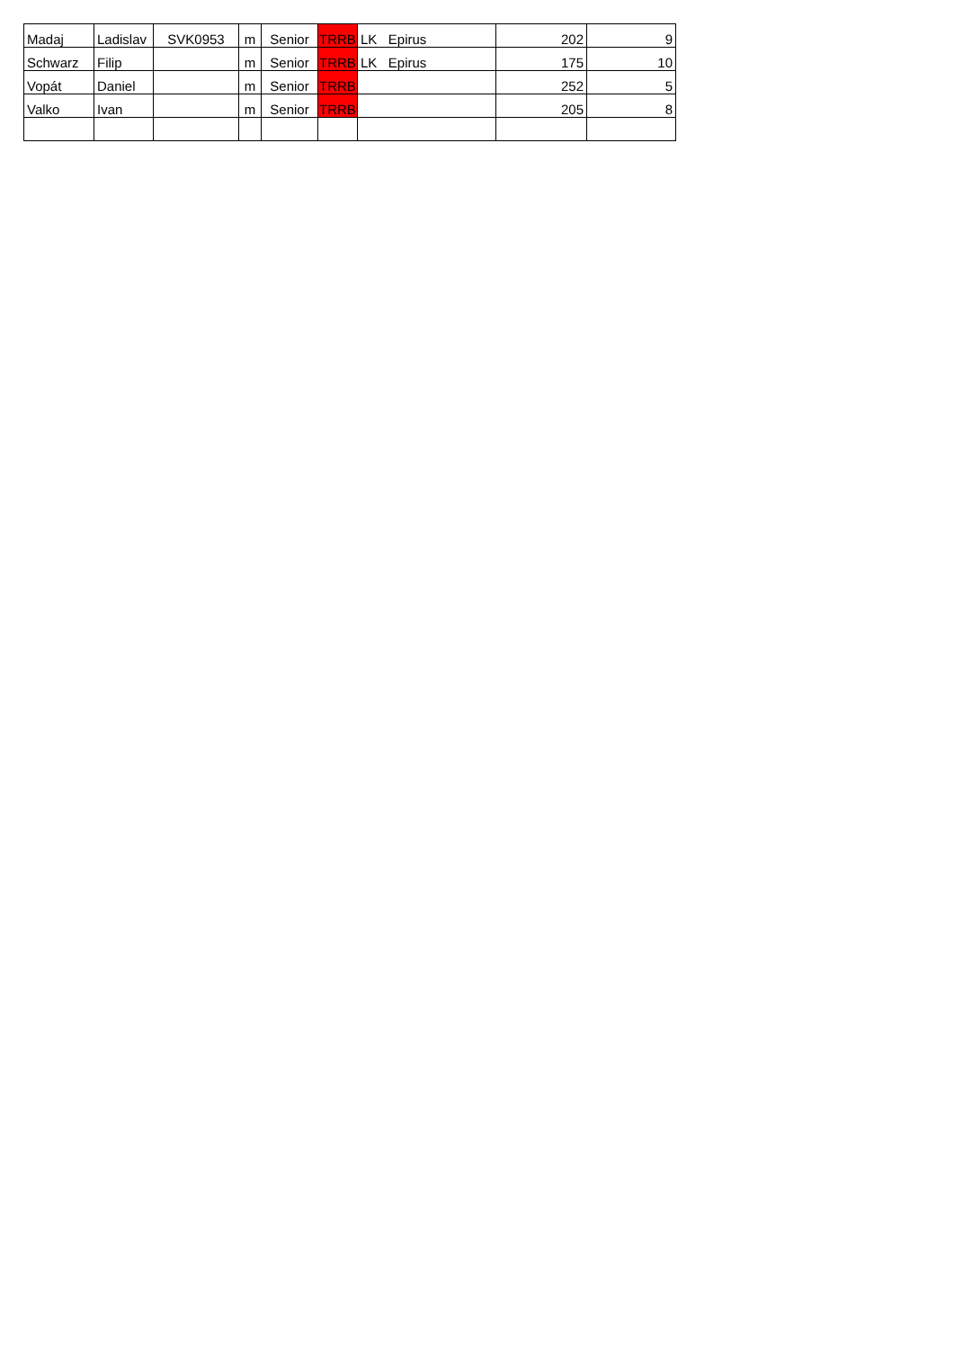| Madaj | Ladislav | SVK0953 | m | Senior | TRRB | LK Epirus | 202 | 9 |
| Schwarz | Filip | | m | Senior | TRRB | LK Epirus | 175 | 10 |
| Vopát | Daniel | | m | Senior | TRRB | | 252 | 5 |
| Valko | Ivan | | m | Senior | TRRB | | 205 | 8 |